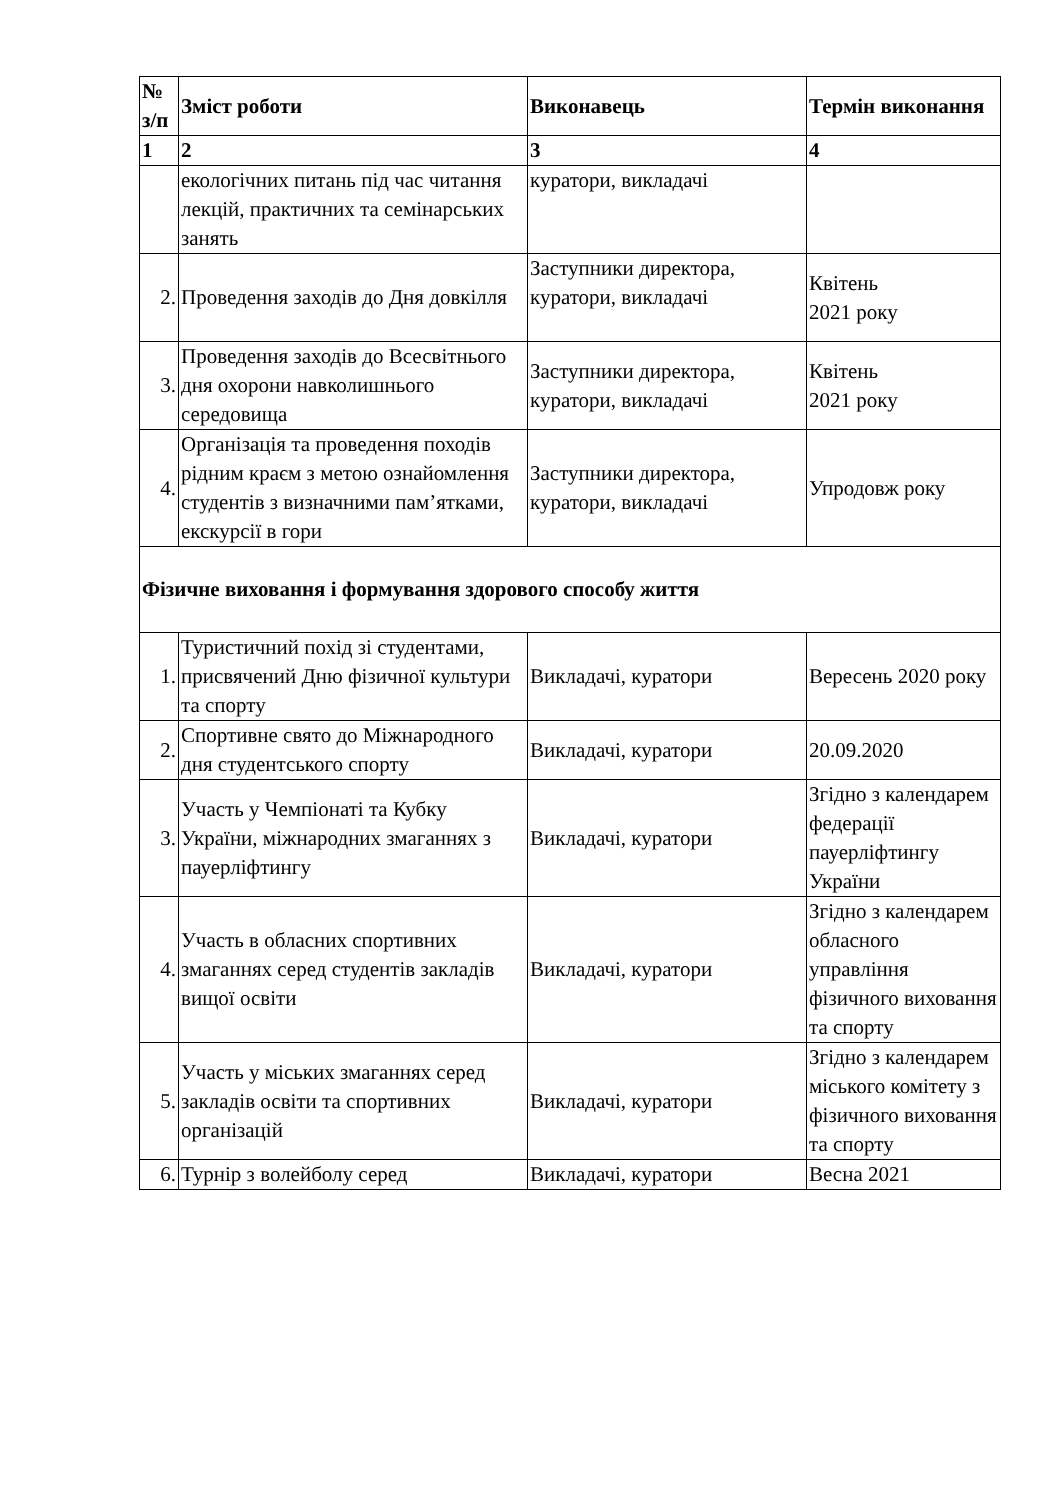| № з/п | Зміст роботи | Виконавець | Термін виконання |
| --- | --- | --- | --- |
| 1 | 2 | 3 | 4 |
| | екологічних питань під час читання лекцій, практичних та семінарських занять | куратори, викладачі | |
| 2. | Проведення заходів до Дня довкілля | Заступники директора, куратори, викладачі | Квітень 2021 року |
| 3. | Проведення заходів до Всесвітнього дня охорони навколишнього середовища | Заступники директора, куратори, викладачі | Квітень 2021 року |
| 4. | Організація та проведення походів рідним краєм з метою ознайомлення студентів з визначними пам’ятками, екскурсії в гори | Заступники директора, куратори, викладачі | Упродовж року |
| Фізичне виховання і формування здорового способу життя | | | |
| 1. | Туристичний похід зі студентами, присвячений Дню фізичної культури та спорту | Викладачі, куратори | Вересень 2020 року |
| 2. | Спортивне свято до Міжнародного дня студентського спорту | Викладачі, куратори | 20.09.2020 |
| 3. | Участь у Чемпіонаті та Кубку України, міжнародних змаганнях з пауерліфтингу | Викладачі, куратори | Згідно з календарем федерації пауерліфтингу України |
| 4. | Участь в обласних спортивних змаганнях серед студентів закладів вищої освіти | Викладачі, куратори | Згідно з календарем обласного управління фізичного виховання та спорту |
| 5. | Участь у міських змаганнях серед закладів освіти та спортивних організацій | Викладачі, куратори | Згідно з календарем міського комітету з фізичного виховання та спорту |
| 6. | Турнір з волейболу серед | Викладачі, куратори | Весна 2021 |